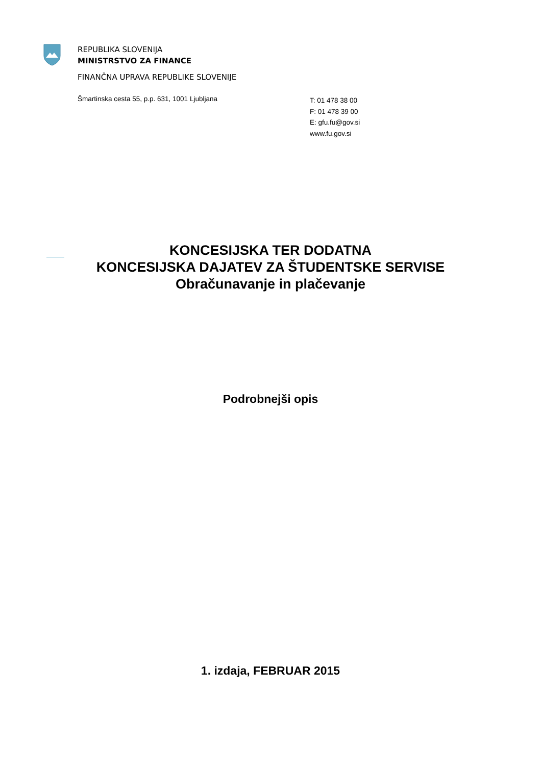REPUBLIKA SLOVENIJA
MINISTRSTVO ZA FINANCE
FINANČNA UPRAVA REPUBLIKE SLOVENIJE
Šmartinska cesta 55, p.p. 631, 1001 Ljubljana
T: 01 478 38 00
F: 01 478 39 00
E: gfu.fu@gov.si
www.fu.gov.si
KONCESIJSKA TER DODATNA
KONCESIJSKA DAJATEV ZA ŠTUDENTSKE SERVISE
Obračunavanje in plačevanje
Podrobnejši opis
1. izdaja, FEBRUAR 2015